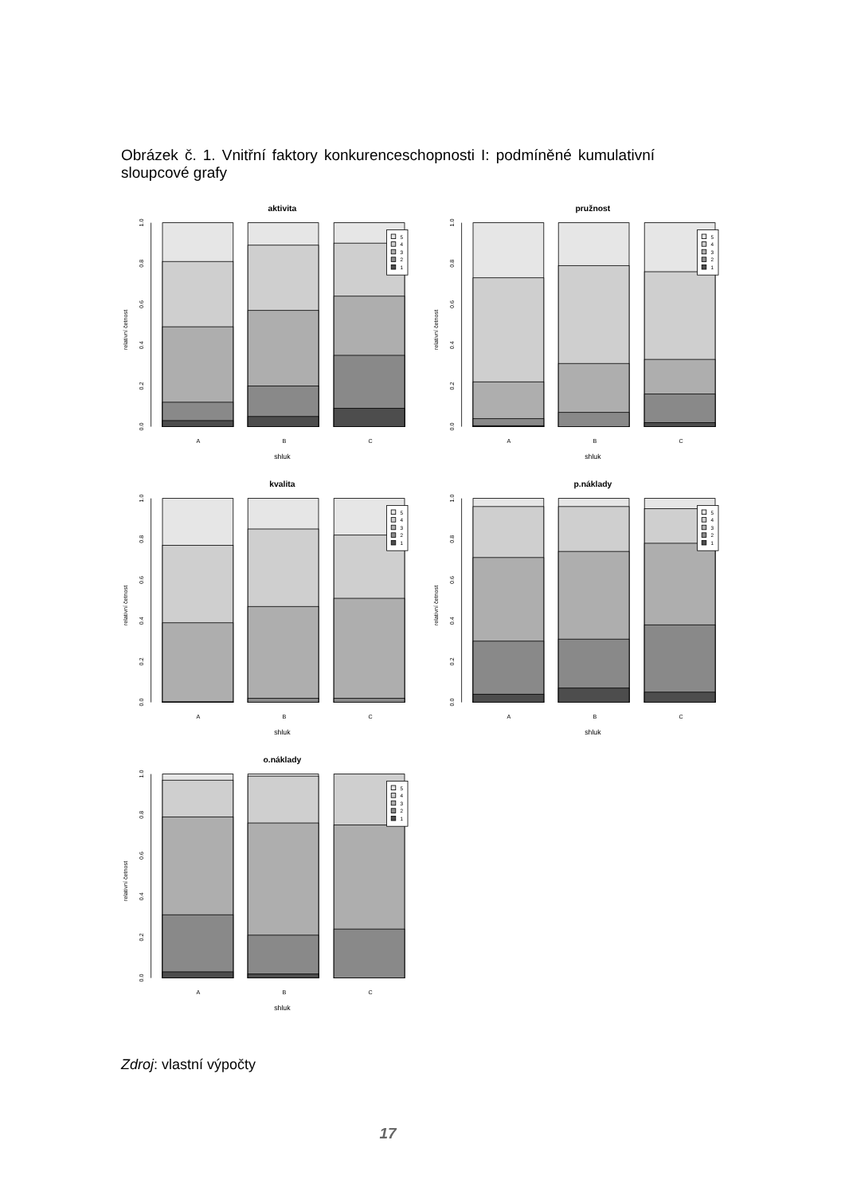Obrázek č. 1. Vnitřní faktory konkurenceschopnosti I: podmíněné kumulativní sloupcové grafy
relativní četnost
0.0
0.2
0.4
0.6
0.8
1.0
A
B
C
shluk
5
4
3
2
1
aktivita
pružnost
kvalita
p.náklady
o.náklady
Zdroj: vlastní výpočty
17